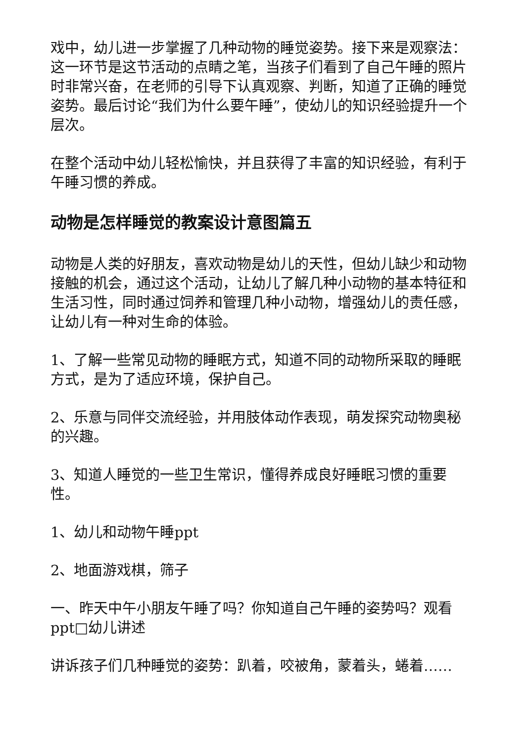戏中，幼儿进一步掌握了几种动物的睡觉姿势。接下来是观察法：这一环节是这节活动的点睛之笔，当孩子们看到了自己午睡的照片时非常兴奋，在老师的引导下认真观察、判断，知道了正确的睡觉姿势。最后讨论“我们为什么要午睡”，使幼儿的知识经验提升一个层次。
在整个活动中幼儿轻松愉快，并且获得了丰富的知识经验，有利于午睡习惯的养成。
动物是怎样睡觉的教案设计意图篇五
动物是人类的好朋友，喜欢动物是幼儿的天性，但幼儿缺少和动物接触的机会，通过这个活动，让幼儿了解几种小动物的基本特征和生活习性，同时通过饲养和管理几种小动物，增强幼儿的责任感，让幼儿有一种对生命的体验。
1、了解一些常见动物的睡眠方式，知道不同的动物所采取的睡眠方式，是为了适应环境，保护自己。
2、乐意与同伴交流经验，并用肢体动作表现，萌发探究动物奥秘的兴趣。
3、知道人睡觉的一些卫生常识，懂得养成良好睡眠习惯的重要性。
1、幼儿和动物午睡ppt
2、地面游戏棋，筛子
一、昨天中午小朋友午睡了吗？你知道自己午睡的姿势吗？观看ppt□幼儿讲述
讲诉孩子们几种睡觉的姿势：趴着，咬被角，蒙着头，蜷着……